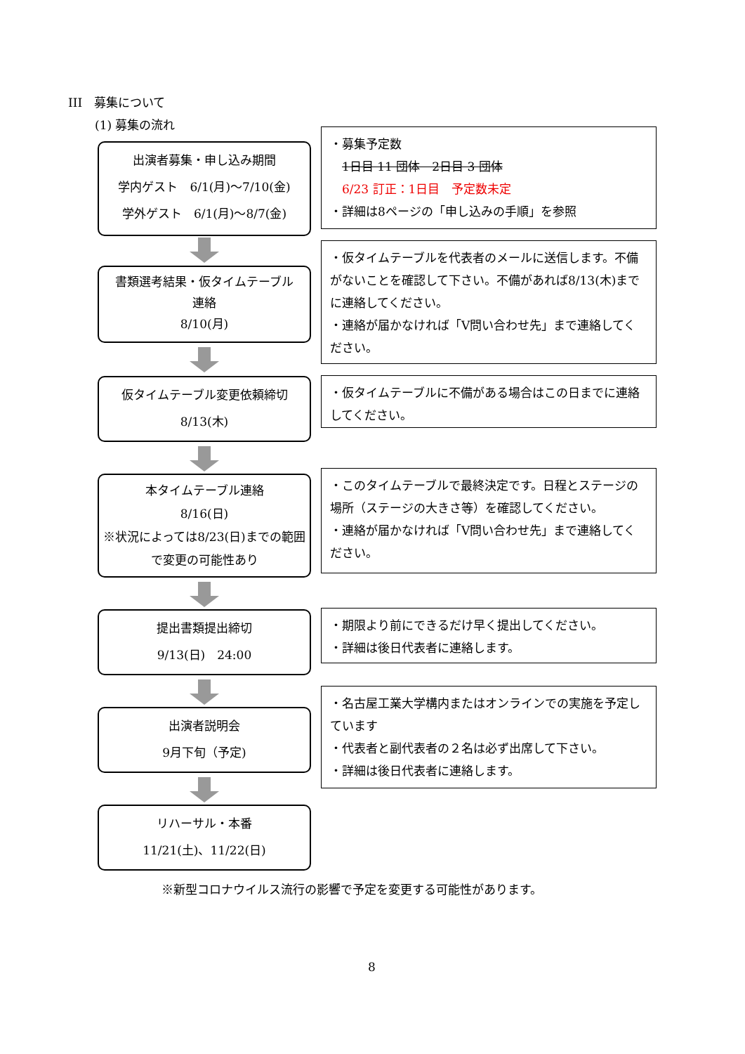III　募集について
(1) 募集の流れ
出演者募集・申し込み期間
学内ゲスト　6/1(月)～7/10(金)
学外ゲスト　6/1(月)～8/7(金)
・募集予定数
　1日目 11 団体　2日目 3 団体
　6/23 訂正：1日目　予定数未定
・詳細は8ページの「申し込みの手順」を参照
書類選考結果・仮タイムテーブル
連絡
8/10(月)
・仮タイムテーブルを代表者のメールに送信します。不備がないことを確認して下さい。不備があれば8/13(木)までに連絡してください。
・連絡が届かなければ「V問い合わせ先」まで連絡してください。
仮タイムテーブル変更依頼締切
8/13(木)
・仮タイムテーブルに不備がある場合はこの日までに連絡してください。
本タイムテーブル連絡
8/16(日)
※状況によっては8/23(日)までの範囲で変更の可能性あり
・このタイムテーブルで最終決定です。日程とステージの場所（ステージの大きさ等）を確認してください。
・連絡が届かなければ「V問い合わせ先」まで連絡してください。
提出書類提出締切
9/13(日)　24:00
・期限より前にできるだけ早く提出してください。
・詳細は後日代表者に連絡します。
出演者説明会
9月下旬（予定)
・名古屋工業大学構内またはオンラインでの実施を予定しています
・代表者と副代表者の２名は必ず出席して下さい。
・詳細は後日代表者に連絡します。
リハーサル・本番
11/21(土)、11/22(日)
※新型コロナウイルス流行の影響で予定を変更する可能性があります。
8